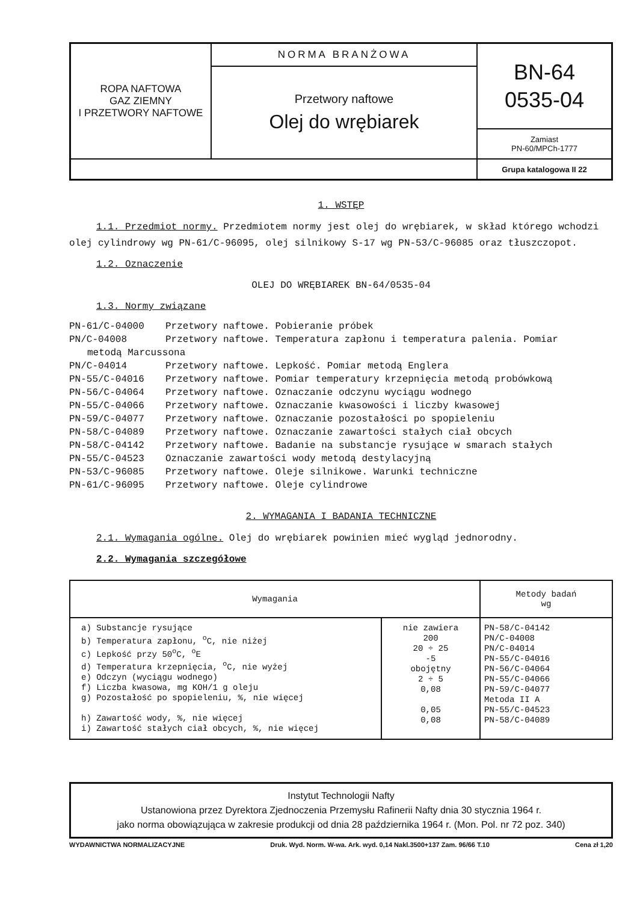| ROPA NAFTOWA GAZ ZIEMNY I PRZETWORY NAFTOWE | NORMA BRANŻOWA | BN-64 0535-04 |
| | Przetwory naftowe Olej do wrębiarek | |
| | | Zamiast PN-60/MPCh-1777 |
| | | Grupa katalogowa II 22 |
1. WSTĘP
1.1. Przedmiot normy. Przedmiotem normy jest olej do wrębiarek, w skład którego wchodzi olej cylindrowy wg PN-61/C-96095, olej silnikowy S-17 wg PN-53/C-96085 oraz tłuszczopot.
1.2. Oznaczenie
OLEJ DO WRĘBIAREK BN-64/0535-04
1.3. Normy związane
| PN-61/C-04000 | Przetwory naftowe. Pobieranie próbek |
| PN/C-04008 | Przetwory naftowe. Temperatura zapłonu i temperatura palenia. Pomiar |
| metodą Marcussona | |
| PN/C-04014 | Przetwory naftowe. Lepkość. Pomiar metodą Englera |
| PN-55/C-04016 | Przetwory naftowe. Pomiar temperatury krzepnięcia metodą probówkową |
| PN-56/C-04064 | Przetwory naftowe. Oznaczanie odczynu wyciągu wodnego |
| PN-55/C-04066 | Przetwory naftowe. Oznaczanie kwasowości i liczby kwasowej |
| PN-59/C-04077 | Przetwory naftowe. Oznaczanie pozostałości po spopieleniu |
| PN-58/C-04089 | Przetwory naftowe. Oznaczanie zawartości stałych ciał obcych |
| PN-58/C-04142 | Przetwory naftowe. Badanie na substancje rysujące w smarach stałych |
| PN-55/C-04523 | Oznaczanie zawartości wody metodą destylacyjną |
| PN-53/C-96085 | Przetwory naftowe. Oleje silnikowe. Warunki techniczne |
| PN-61/C-96095 | Przetwory naftowe. Oleje cylindrowe |
2. WYMAGANIA I BADANIA TECHNICZNE
2.1. Wymagania ogólne. Olej do wrębiarek powinien mieć wygląd jednorodny.
2.2. Wymagania szczegółowe
| Wymagania | | Metody badań wg |
| --- | --- | --- |
| a) Substancje rysujące b) Temperatura zapłonu, <sup>o</sup>C, nie niżej c) Lepkość przy 50<sup>o</sup>C, <sup>o</sup>E d) Temperatura krzepnięcia, <sup>o</sup>C, nie wyżej e) Odczyn (wyciągu wodnego) f) Liczba kwasowa, mg KOH/1 g oleju g) Pozostałość po spopieleniu, %, nie więcej h) Zawartość wody, %, nie więcej i) Zawartość stałych ciał obcych, %, nie więcej | nie zawiera 200 20 ÷ 25 -5 obojętny 2 ÷ 5 0,08 0,05 0,08 | PN-58/C-04142 PN/C-04008 PN/C-04014 PN-55/C-04016 PN-56/C-04064 PN-55/C-04066 PN-59/C-04077 Metoda II A PN-55/C-04523 PN-58/C-04089 |
Instytut Technologii Nafty
Ustanowiona przez Dyrektora Zjednoczenia Przemysłu Rafinerii Nafty dnia 30 stycznia 1964 r.
jako norma obowiązująca w zakresie produkcji od dnia 28 października 1964 r. (Mon. Pol. nr 72 poz. 340)
WYDAWNICTWA NORMALIZACYJNE Druk. Wyd. Norm. W-wa. Ark. wyd. 0,14 Nakl.3500+137 Zam. 96/66 T.10 Cena zł 1,20